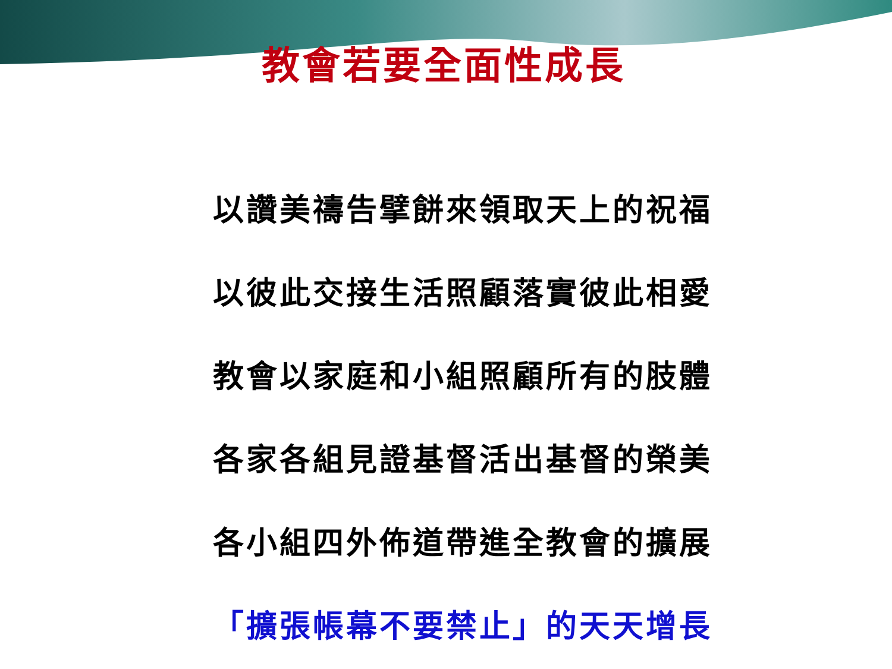教會若要全面性成長
以讚美禱告擘餅來領取天上的祝福
以彼此交接生活照顧落實彼此相愛
教會以家庭和小組照顧所有的肢體
各家各組見證基督活出基督的榮美
各小組四外佈道帶進全教會的擴展
「擴張帳幕不要禁止」的天天增長